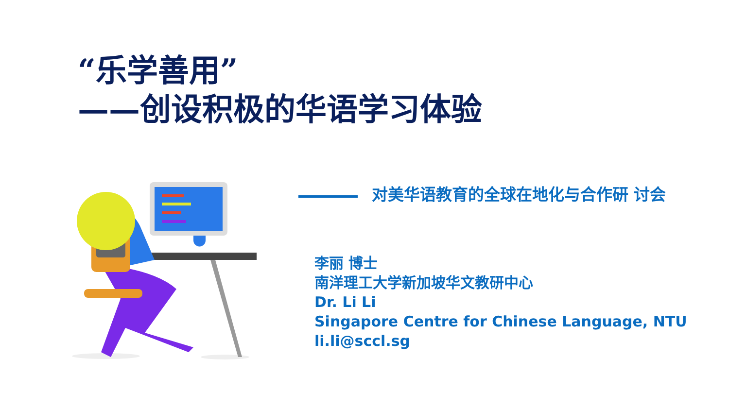“乐学善用”
——创设积极的华语学习体验
对美华语教育的全球在地化与合作研 讨会
李丽 博士
南洋理工大学新加坡华文教研中心
Dr. Li Li
Singapore Centre for Chinese Language, NTU
li.li@sccl.sg